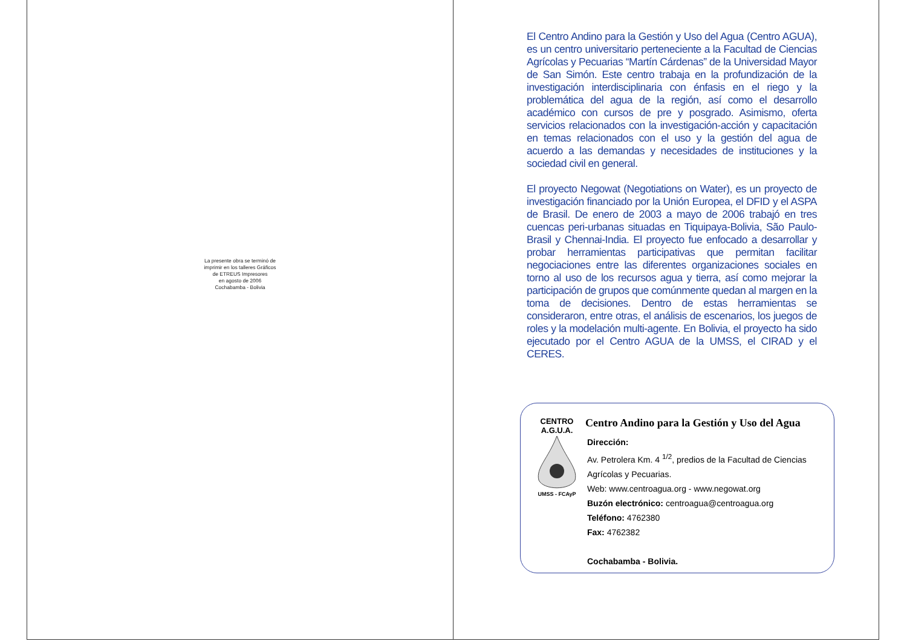La presente obra se terminó de
imprimir en los talleres Gráficos
de ETREUS Impresores
en agosto de 2006
Cochabamba - Bolivia
El Centro Andino para la Gestión y Uso del Agua (Centro AGUA), es un centro universitario perteneciente a la Facultad de Ciencias Agrícolas y Pecuarias “Martín Cárdenas” de la Universidad Mayor de San Simón. Este centro trabaja en la profundización de la investigación interdisciplinaria con énfasis en el riego y la problemática del agua de la región, así como el desarrollo académico con cursos de pre y posgrado. Asimismo, oferta servicios relacionados con la investigación-acción y capacitación en temas relacionados con el uso y la gestión del agua de acuerdo a las demandas y necesidades de instituciones y la sociedad civil en general.
El proyecto Negowat (Negotiations on Water), es un proyecto de investigación financiado por la Unión Europea, el DFID y el ASPA de Brasil. De enero de 2003 a mayo de 2006 trabajó en tres cuencas peri-urbanas situadas en Tiquipaya-Bolivia, São Paulo-Brasil y Chennai-India. El proyecto fue enfocado a desarrollar y probar herramientas participativas que permitan facilitar negociaciones entre las diferentes organizaciones sociales en torno al uso de los recursos agua y tierra, así como mejorar la participación de grupos que comúnmente quedan al margen en la toma de decisiones. Dentro de estas herramientas se consideraron, entre otras, el análisis de escenarios, los juegos de roles y la modelación multi-agente. En Bolivia, el proyecto ha sido ejecutado por el Centro AGUA de la UMSS, el CIRAD y el CERES.
CENTRO
A.G.U.A.
UMSS - FCAyP
Centro Andino para la Gestión y Uso del Agua
Dirección:
Av. Petrolera Km. 4 <sup>1/2</sup>, predios de la Facultad de Ciencias
Agrícolas y Pecuarias.
Web: www.centroagua.org - www.negowat.org
Buzón electrónico: centroagua@centroagua.org
Teléfono: 4762380
Fax: 4762382
Cochabamba - Bolivia.